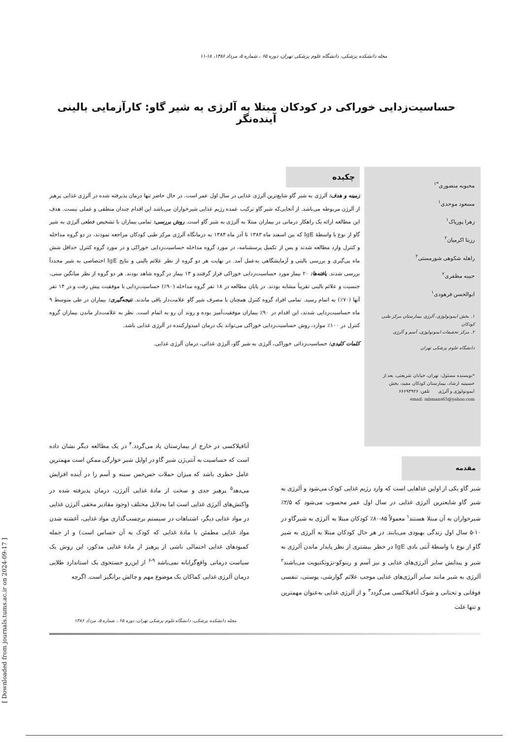مجله دانشکده پزشکی، دانشگاه علوم پزشکی تهران، دوره ۶۵ ، شماره ۵، مرداد ۱۳۸۶، ۱۸-۱۱
حساسیت‌زدایی خوراکی در کودکان مبتلا به آلرژی به شیر گاو: کارآزمایی بالینی آینده‌نگر
محبوبه منصوری<sup>*۱</sup>
مسعود موحدی<sup>۱</sup>
زهرا پورپاک<sup>۱</sup>
رزیتا اکرمیان<sup>۲</sup>
راهله شکوهی شورمستی<sup>۲</sup>
حبیبه مظفری<sup>۲</sup>
ابوالحسن فرهودی<sup>۱</sup>
۱. بخش ایمونولوژی، آلرژی بیمارستان مرکز طبی کودکان
۲. مرکز تحقیقات ایمونولوژی، آسم و آلرژی
دانشگاه علوم پزشکی تهران
*نویسنده مسئول: تهران، خیابان شریعتی، بعد از حسینیه ارشاد، بیمارستان کودکان مفید، بخش ایمونولوژی و آلرژی تلفن: ۶۶۶۹۳۹۲۶
email: mbmans65@yahoo.com
چکیده
زمینه و هدف: آلرژی به شیر گاو شایع‌ترین آلرژی غذایی در سال اول عمر است. در حال حاضر تنها درمان پذیرفته شده در آلرژی غذایی پرهیز از آلرژن مربوطه می‌باشد. از آنجایی‌که شیر گاو ترکیب عمده رژیم غذایی شیرخواران می‌باشد این اقدام چندان منطقی و عملی نیست. هدف این مطالعه ارائه یک راهکار درمانی در بیماران مبتلا به آلرژی به شیر گاو است. روش بررسی: تمامی بیماران با تشخیص قطعی آلرژی به شیر گاو از نوع با واسطهٔ IgE که بین اسفند ماه ۱۳۸۳ تا آذر ماه ۱۳۸۴ به درمانگاه آلرژی مرکز طبی کودکان مراجعه نمودند، در دو گروه مداخله و کنترل وارد مطالعه شدند و پس از تکمیل پرسشنامه، در مورد گروه مداخله حساسیت‌زدایی خوراکی و در مورد گروه کنترل حداقل شش ماه پی‌گیری و بررسی بالینی و آزمایشگاهی به‌عمل آمد. در نهایت هر دو گروه از نظر علائم بالینی و نتایج IgE اختصاصی به شیر مجدداً بررسی شدند. یافته‌ها: ۲۰ بیمار مورد حساسیت‌زدایی خوراکی قرار گرفتند و ۱۳ بیمار در گروه شاهد بودند. هر دو گروه از نظر میانگین سنی، جنسیت و علائم بالینی تقریباً مشابه بودند. در پایان مطالعه در ۱۸ نفر گروه مداخله (۹۰٪) حساسیت‌زدایی با موفقیت پیش رفت و در ۱۴ نفر آنها (۷۰٪) به اتمام رسید. تمامی افراد گروه کنترل همچنان با مصرف شیر گاو علامت‌دار باقی ماندند. نتیجه‌گیری: بیماران در طی متوسط ۹ ماه حساسیت‌زدایی شدند، این اقدام در ۹۰٪ بیماران موفقیت‌آمیز بوده و روند آن رو به اتمام است. نظر به علامت‌دار ماندن بیماران گروه کنترل در ۱۰۰٪ موارد، روش حساسیت‌زدایی خوراکی می‌تواند یک درمان امیدوارکننده در آلرژی غذایی باشد.
کلمات کلیدی: حساسیت‌زدائی خوراکی، آلرژی به شیر گاو، آلرژی غذائی، درمان آلرژی غذایی.
مقدمه
شیر گاو یکی از اولین غذاهایی است که وارد رژیم غذایی کودک می‌شود و آلرژی به شیر گاو شایعترین آلرژی غذایی در سال اول عمر محسوب می‌شود که ۲/۵٪ شیرخواران به آن مبتلا هستند<sup>۱</sup> معمولاً ۸۵-۸۰٪ کودکان مبتلا به آلرژی به شیرگاو در ۱۰-۵ سال اول زندگی بهبودی می‌یابند. در هر حال کودکان مبتلا به آلرژی به شیر گاو از نوع با واسطهٔ آنتی بادی IgE در خطر بیشتری از نظر پایدار ماندن آلرژی به شیر و پیدایش سایر آلرژی‌های غذایی و نیز آسم و رینوکو-نژونکتیویت می‌باشند<sup>۲</sup> آلرژی به شیر مانند سایر آلرژی‌های غذایی موجب علائم گوارشی، پوستی، تنفسی فوقانی و تحتانی و شوک آنافیلاکسی می‌گردد<sup>۳</sup> و از آلرژی غذایی به‌عنوان مهمترین و تنها علت
آنافیلاکسی در خارج از بیمارستان یاد می‌گردد.<sup>۴</sup> در یک مطالعه دیگر نشان داده است که حساسیت به آنتی‌ژن شیر گاو در اوایل شیر خوارگی ممکن است مهمترین عامل خطری باشد که میزان حملات خس‌خس سینه و آسم را در آینده افزایش می‌دهد<sup>۵</sup> پرهیز جدی و سخت از مادهٔ غذایی آلرژن، درمان پذیرفته شده در واکنش‌های آلرژی غذایی است اما به‌دلایل مختلف (وجود مقادیر مخفی آلرژن غذایی در مواد غذایی دیگر، اشتباهات در سیستم برچسب‌گذاری مواد غذایی، آغشته شدن مواد غذایی مطمئن با مادهٔ غذایی که کودک به آن حساس است) و از جمله کمبودهای غذایی احتمالی ناشی از پرهیز از مادهٔ غذایی مذکور، این روش یک سیاست درمانی واقع‌گرایانه نمی‌باشد <sup>۹-۶</sup> از این‌رو جستجوی یک استاندارد طلایی درمان آلرژی غذایی کماکان یک موضوع مهم و چالش برانگیز است. اگرچه
مجله دانشکده پزشکی، دانشگاه علوم پزشکی تهران، دوره ۶۵ ، شماره ۵، مرداد ۱۳۸۶
[ Downloaded from journals.tums.ac.ir on 2024-09-17 ]